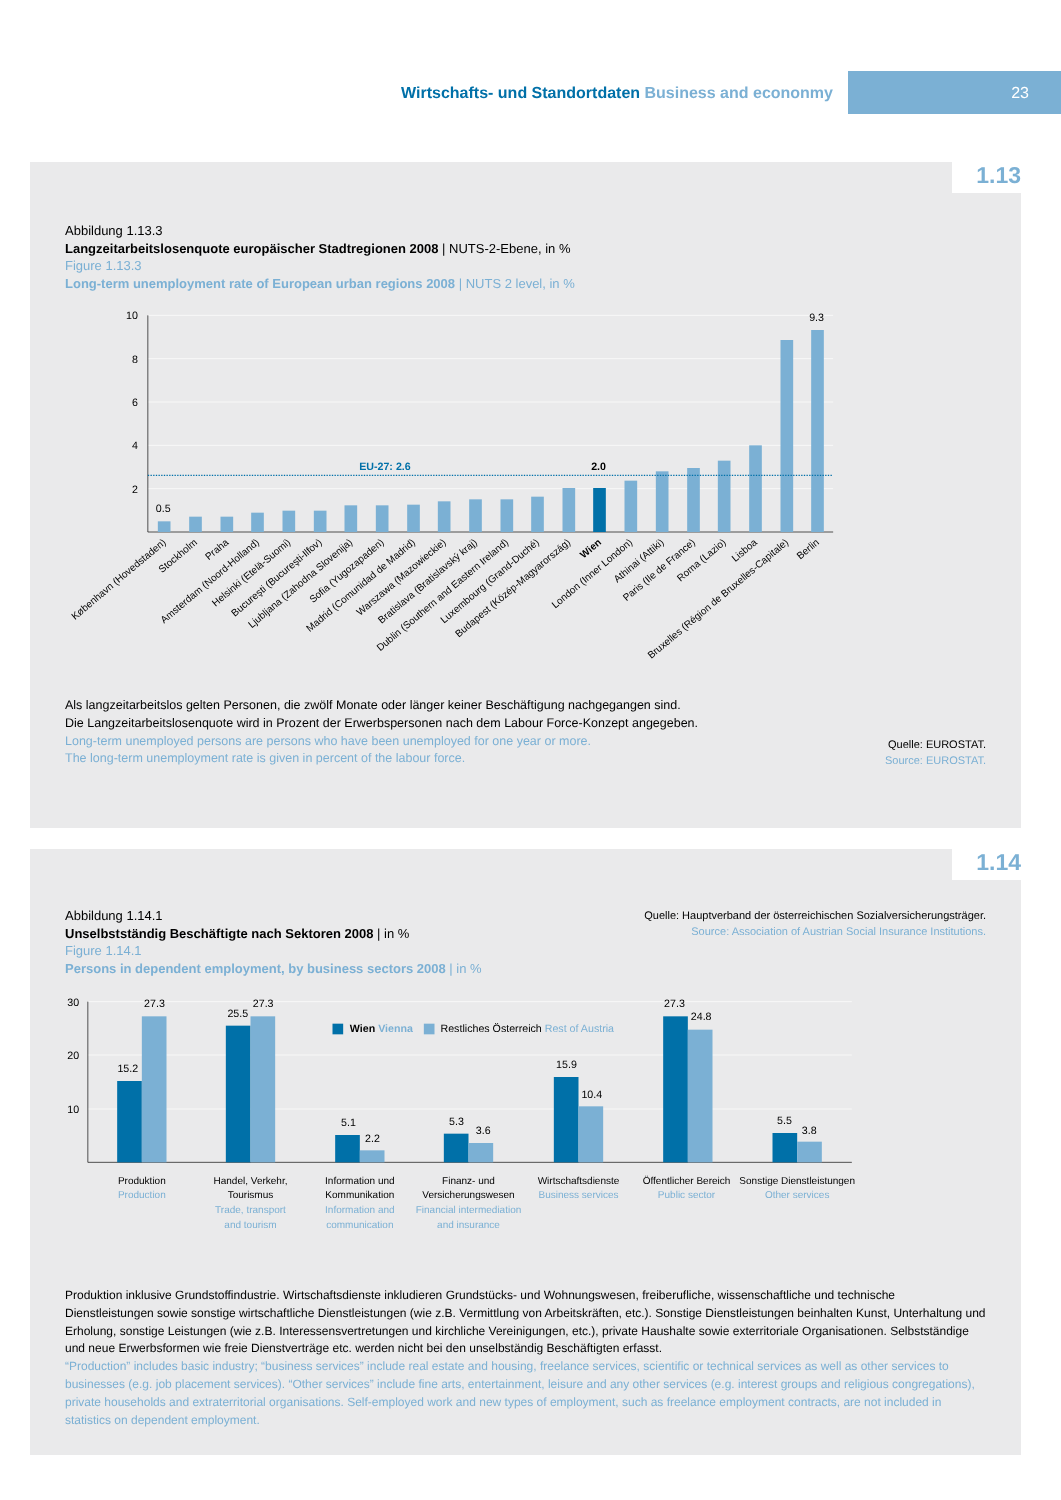Wirtschafts- und Standortdaten Business and econonmy
23
1.13
Abbildung 1.13.3
Langzeitarbeitslosenquote europäischer Stadtregionen 2008 | NUTS-2-Ebene, in %
Figure 1.13.3
Long-term unemployment rate of European urban regions 2008 | NUTS 2 level, in %
10
8
6
4
2
EU-27: 2.6
2.0
0.5
9.3
København (Hovedstaden)
Stockholm
Praha
Amsterdam (Noord-Holland)
Helsinki (Etelä-Suomi)
Bucureşti (Bucureşti-Ilfov)
Ljubljana (Zahodna Slovenija)
Sofia (Yugozapaden)
Madrid (Comunidad de Madrid)
Warszawa (Mazowieckie)
Bratislava (Bratislavský kraj)
Dublin (Southern and Eastern Ireland)
Luxembourg (Grand-Duché)
Budapest (Közép-Magyarország)
Wien
London (Inner London)
Athinai (Attiki)
Paris (Ile de France)
Roma (Lazio)
Lisboa
Bruxelles (Région de Bruxelles-Capitale)
Berlin
Als langzeitarbeitslos gelten Personen, die zwölf Monate oder länger keiner Beschäftigung nachgegangen sind.
Die Langzeitarbeitslosenquote wird in Prozent der Erwerbspersonen nach dem Labour Force-Konzept angegeben.
Long-term unemployed persons are persons who have been unemployed for one year or more.
The long-term unemployment rate is given in percent of the labour force.
Quelle: EUROSTAT.
Source: EUROSTAT.
1.14
Abbildung 1.14.1
Unselbstständig Beschäftigte nach Sektoren 2008 | in %
Figure 1.14.1
Persons in dependent employment, by business sectors 2008 | in %
Quelle: Hauptverband der österreichischen Sozialversicherungsträger.
Source: Association of Austrian Social Insurance Institutions.
30
20
10
15.2
27.3
25.5
27.3
5.1
2.2
5.3
3.6
15.9
10.4
27.3
24.8
5.5
3.8
Wien Vienna
Restliches Österreich Rest of Austria
Produktion
Production
Handel, Verkehr,
Tourismus
Trade, transport
and tourism
Information und
Kommunikation
Information and
communication
Finanz- und
Versicherungswesen
Financial intermediation
and insurance
Wirtschaftsdienste
Business services
Öffentlicher Bereich
Public sector
Sonstige Dienstleistungen
Other services
Produktion inklusive Grundstoffindustrie. Wirtschaftsdienste inkludieren Grundstücks- und Wohnungswesen, freiberufliche, wissenschaftliche und technische Dienstleistungen sowie sonstige wirtschaftliche Dienstleistungen (wie z.B. Vermittlung von Arbeitskräften, etc.). Sonstige Dienstleistungen beinhalten Kunst, Unterhaltung und Erholung, sonstige Leistungen (wie z.B. Interessensvertretungen und kirchliche Vereinigungen, etc.), private Haushalte sowie exterritoriale Organisationen. Selbstständige und neue Erwerbsformen wie freie Dienstverträge etc. werden nicht bei den unselbständig Beschäftigten erfasst.
“Production” includes basic industry; “business services” include real estate and housing, freelance services, scientific or technical services as well as other services to businesses (e.g. job placement services). “Other services” include fine arts, entertainment, leisure and any other services (e.g. interest groups and religious congregations), private households and extraterritorial organisations. Self-employed work and new types of employment, such as freelance employment contracts, are not included in statistics on dependent employment.